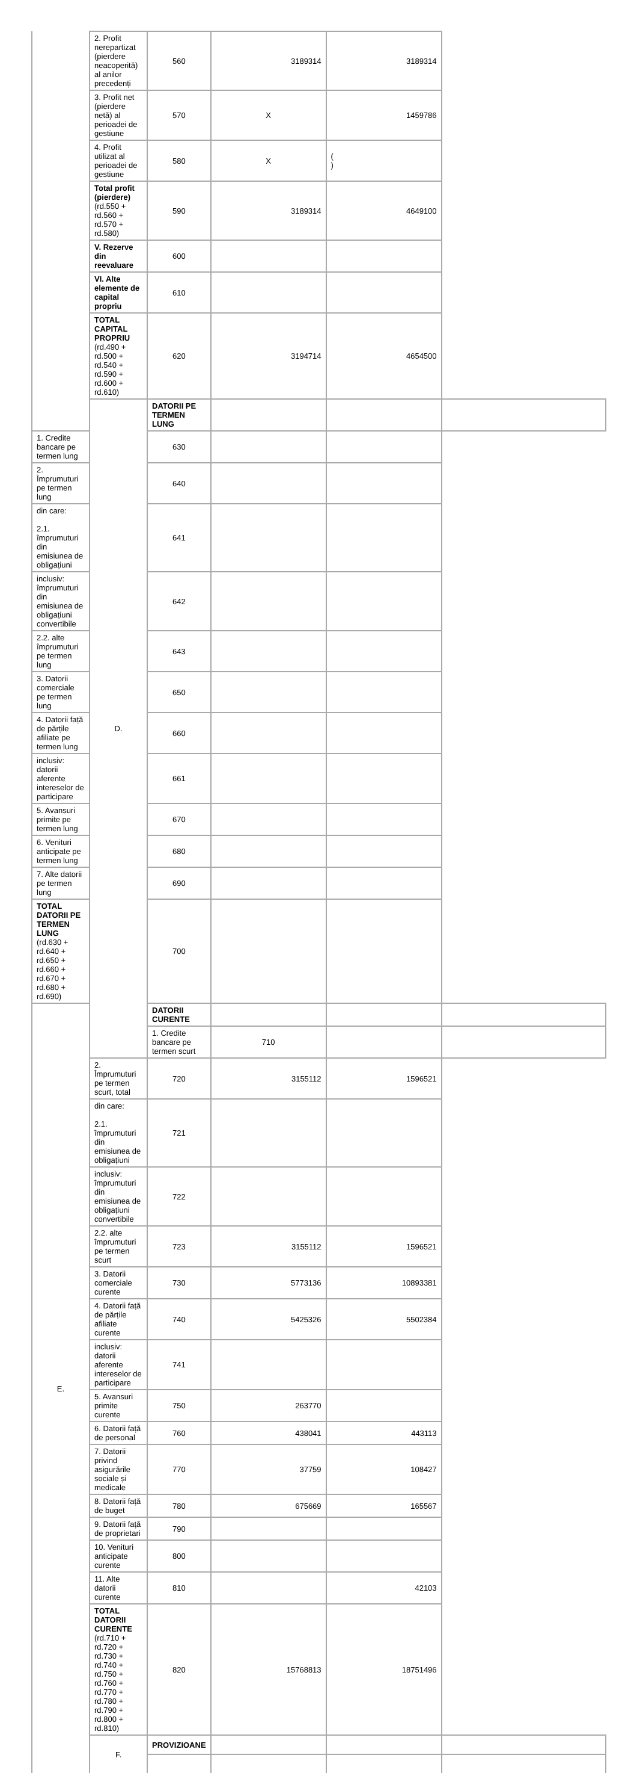| | 2. Profit nerepartizat (pierdere neacoperită) al anilor precedenți | 560 | 3189314 | 3189314 | |
| | 3. Profit net (pierdere netă) al perioadei de gestiune | 570 | X | 1459786 | |
| | 4. Profit utilizat al perioadei de gestiune | 580 | X | ( ) | |
| | Total profit (pierdere) (rd.550 + rd.560 + rd.570 + rd.580) | 590 | 3189314 | 4649100 | |
| | V. Rezerve din reevaluare | 600 | | | |
| | VI. Alte elemente de capital propriu | 610 | | | |
| | TOTAL CAPITAL PROPRIU (rd.490 + rd.500 + rd.540 + rd.590 + rd.600 + rd.610) | 620 | 3194714 | 4654500 | |
| | D. | DATORII PE TERMEN LUNG | | | |
| 1. Credite bancare pe termen lung | | 630 | | | |
| 2. Împrumuturi pe termen lung | | 640 | | | |
| din care: 2.1. împrumuturi din emisiunea de obligațiuni | | 641 | | | |
| inclusiv: împrumuturi din emisiunea de obligațiuni convertibile | | 642 | | | |
| 2.2. alte împrumuturi pe termen lung | | 643 | | | |
| 3. Datorii comerciale pe termen lung | | 650 | | | |
| 4. Datorii față de părțile afiliate pe termen lung | | 660 | | | |
| inclusiv: datorii aferente intereselor de participare | | 661 | | | |
| 5. Avansuri primite pe termen lung | | 670 | | | |
| 6. Venituri anticipate pe termen lung | | 680 | | | |
| 7. Alte datorii pe termen lung | | 690 | | | |
| TOTAL DATORII PE TERMEN LUNG (rd.630 + rd.640 + rd.650 + rd.660 + rd.670 + rd.680 + rd.690) | | 700 | | | |
| E. | | DATORII CURENTE | | | |
| | | 1. Credite bancare pe termen scurt | 710 | | |
| | 2. Împrumuturi pe termen scurt, total | 720 | 3155112 | 1596521 | |
| | din care: 2.1. împrumuturi din emisiunea de obligațiuni | 721 | | | |
| | inclusiv: împrumuturi din emisiunea de obligațiuni convertibile | 722 | | | |
| | 2.2. alte împrumuturi pe termen scurt | 723 | 3155112 | 1596521 | |
| | 3. Datorii comerciale curente | 730 | 5773136 | 10893381 | |
| | 4. Datorii față de părțile afiliate curente | 740 | 5425326 | 5502384 | |
| | inclusiv: datorii aferente intereselor de participare | 741 | | | |
| | 5. Avansuri primite curente | 750 | 263770 | | |
| | 6. Datorii față de personal | 760 | 438041 | 443113 | |
| | 7. Datorii privind asigurările sociale și medicale | 770 | 37759 | 108427 | |
| | 8. Datorii față de buget | 780 | 675669 | 165567 | |
| | 9. Datorii față de proprietari | 790 | | | |
| | 10. Venituri anticipate curente | 800 | | | |
| | 11. Alte datorii curente | 810 | | 42103 | |
| | TOTAL DATORII CURENTE (rd.710 + rd.720 + rd.730 + rd.740 + rd.750 + rd.760 + rd.770 + rd.780 + rd.790 + rd.800 + rd.810) | 820 | 15768813 | 18751496 | |
| | F. | PROVIZIOANE | | | |